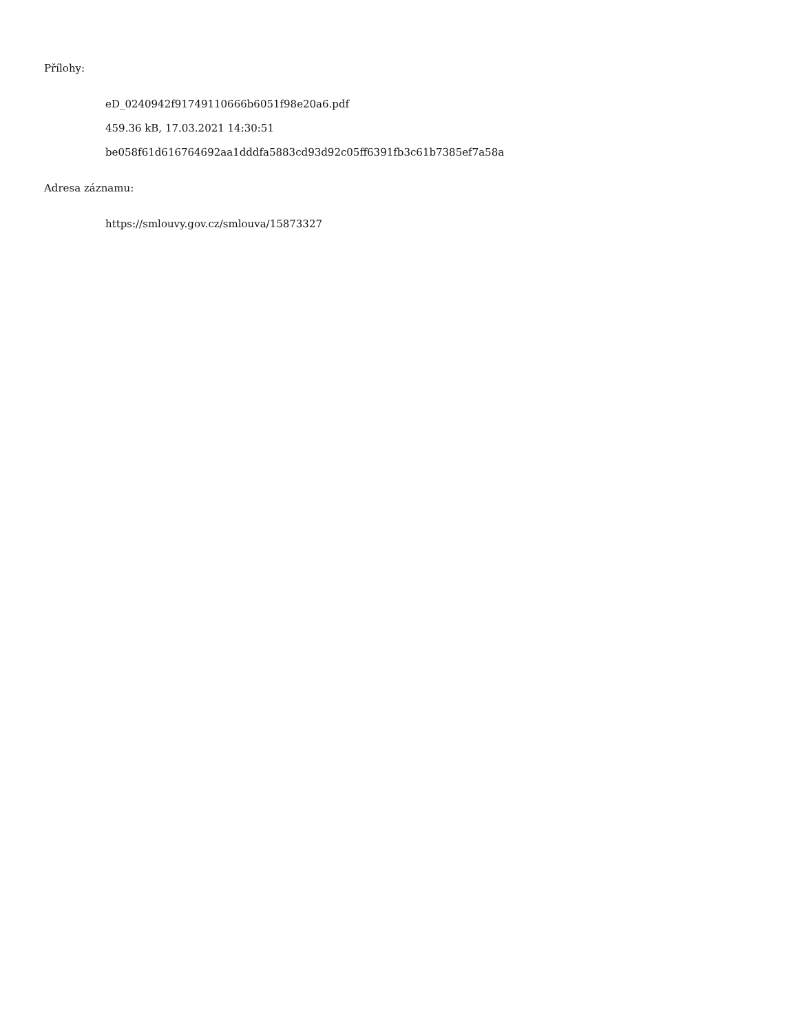Přílohy:
eD_0240942f91749110666b6051f98e20a6.pdf
459.36 kB, 17.03.2021 14:30:51
be058f61d616764692aa1dddfa5883cd93d92c05ff6391fb3c61b7385ef7a58a
Adresa záznamu:
https://smlouvy.gov.cz/smlouva/15873327